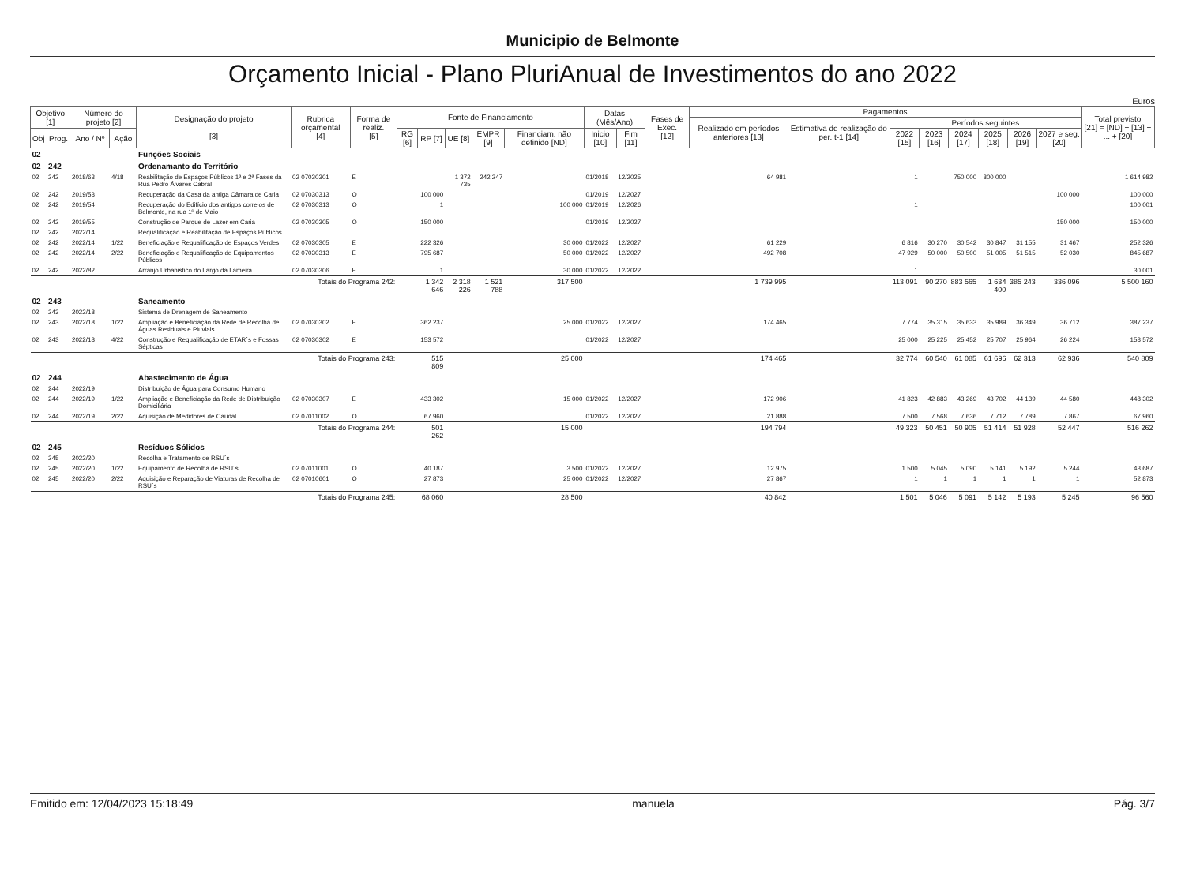Municipio de Belmonte
Orçamento Inicial - Plano PluriAnual de Investimentos do ano 2022
Euros
| Objetivo [1] | | Número do projeto [2] | | Designação do projeto [3] | Rubrica orçamental [4] | Forma de realiz. [5] | Fonte de Financiamento | | | | | Datas (Mês/Ano) | | Fases de Exec. [12] | Pagamentos | | | | | | | | Total previsto [21] = [ND] + [13] + ... + [20] |
| --- | --- | --- | --- | --- | --- | --- | --- | --- | --- | --- | --- | --- | --- | --- | --- | --- | --- | --- | --- | --- | --- | --- | --- |
| | | | | | | | | | | | | | | | Realizado em períodos anteriores [13] | Estimativa de realização do per. t-1 [14] | Períodos seguintes | | | | | | |
| | | | | | | | RG [6] | RP [7] | UE [8] | EMPR [9] | Financiam. não definido [ND] | Inicio [10] | Fim [11] | | | | 2022 [15] | 2023 [16] | 2024 [17] | 2025 [18] | 2026 [19] | 2027 e seg. [20] | |
| Obj | Prog. | Ano / Nº | Ação | | | | | | | | | | | | | | | | | | | | |
| 02 | | | | Funções Sociais | | | | | | | | | | | | | | | | | | | |
| 02 | 242 | | | Ordenamanto do Território | | | | | | | | | | | | | | | | | | | |
| 02 | 242 | 2018/63 | 4/18 | Reabilitação de Espaços Públicos 1ª e 2ª Fases da Rua Pedro Álvares Cabral | 02 07030301 | E | | | 1 372 735 | 242 247 | | 01/2018 | 12/2025 | | 64 981 | | 1 | | 750 000 | 800 000 | | | 1 614 982 |
| 02 | 242 | 2019/53 | | Recuperação da Casa da antiga Câmara de Caria | 02 07030313 | O | | 100 000 | | | | 01/2019 | 12/2027 | | | | | | | | | 100 000 | 100 000 |
| 02 | 242 | 2019/54 | | Recuperação do Edifício dos antigos correios de Belmonte, na rua 1º de Maio | 02 07030313 | O | | 1 | | | 100 000 | 01/2019 | 12/2026 | | | | 1 | | | | | | 100 001 |
| 02 | 242 | 2019/55 | | Construção de Parque de Lazer em Caria | 02 07030305 | O | | 150 000 | | | | 01/2019 | 12/2027 | | | | | | | | | 150 000 | 150 000 |
| 02 | 242 | 2022/14 | | Requalificação e Reabilitação de Espaços Públicos | | | | | | | | | | | | | | | | | | | |
| 02 | 242 | 2022/14 | 1/22 | Beneficiação e Requalificação de Espaços Verdes | 02 07030305 | E | | 222 326 | | | 30 000 | 01/2022 | 12/2027 | | 61 229 | | 6 816 | 30 270 | 30 542 | 30 847 | 31 155 | 31 467 | 252 326 |
| 02 | 242 | 2022/14 | 2/22 | Beneficiação e Requalificação de Equipamentos Públicos | 02 07030313 | E | | 795 687 | | | 50 000 | 01/2022 | 12/2027 | | 492 708 | | 47 929 | 50 000 | 50 500 | 51 005 | 51 515 | 52 030 | 845 687 |
| 02 | 242 | 2022/82 | | Arranjo Urbanistico do Largo da Lameira | 02 07030306 | E | | 1 | | | 30 000 | 01/2022 | 12/2022 | | | | 1 | | | | | | 30 001 |
| | | | | Totais do Programa 242: | | | | 1 342 646 | 2 318 226 | 1 521 788 | 317 500 | | | | 1 739 995 | | 113 091 | 90 270 | 883 565 | 1 634 400 | 385 243 | 336 096 | 5 500 160 |
| 02 | 243 | | | Saneamento | | | | | | | | | | | | | | | | | | | |
| 02 | 243 | 2022/18 | | Sistema de Drenagem de Saneamento | | | | | | | | | | | | | | | | | | | |
| 02 | 243 | 2022/18 | 1/22 | Ampliação e Beneficiação da Rede de Recolha de Águas Residuais e Pluviais | 02 07030302 | E | | 362 237 | | | 25 000 | 01/2022 | 12/2027 | | 174 465 | | 7 774 | 35 315 | 35 633 | 35 989 | 36 349 | 36 712 | 387 237 |
| 02 | 243 | 2022/18 | 4/22 | Construção e Requalificação de ETAR´s e Fossas Sépticas | 02 07030302 | E | | 153 572 | | | | 01/2022 | 12/2027 | | | | 25 000 | 25 225 | 25 452 | 25 707 | 25 964 | 26 224 | 153 572 |
| | | | | Totais do Programa 243: | | | | 515 809 | | | 25 000 | | | | 174 465 | | 32 774 | 60 540 | 61 085 | 61 696 | 62 313 | 62 936 | 540 809 |
| 02 | 244 | | | Abastecimento de Água | | | | | | | | | | | | | | | | | | | |
| 02 | 244 | 2022/19 | | Distribuição de Água para Consumo Humano | | | | | | | | | | | | | | | | | | | |
| 02 | 244 | 2022/19 | 1/22 | Ampliação e Beneficiação da Rede de Distribuição Domiciliária | 02 07030307 | E | | 433 302 | | | 15 000 | 01/2022 | 12/2027 | | 172 906 | | 41 823 | 42 883 | 43 269 | 43 702 | 44 139 | 44 580 | 448 302 |
| 02 | 244 | 2022/19 | 2/22 | Aquisição de Medidores de Caudal | 02 07011002 | O | | 67 960 | | | | 01/2022 | 12/2027 | | 21 888 | | 7 500 | 7 568 | 7 636 | 7 712 | 7 789 | 7 867 | 67 960 |
| | | | | Totais do Programa 244: | | | | 501 262 | | | 15 000 | | | | 194 794 | | 49 323 | 50 451 | 50 905 | 51 414 | 51 928 | 52 447 | 516 262 |
| 02 | 245 | | | Resíduos Sólidos | | | | | | | | | | | | | | | | | | | |
| 02 | 245 | 2022/20 | | Recolha e Tratamento de RSU´s | | | | | | | | | | | | | | | | | | | |
| 02 | 245 | 2022/20 | 1/22 | Equipamento de Recolha de RSU´s | 02 07011001 | O | | 40 187 | | | 3 500 | 01/2022 | 12/2027 | | 12 975 | | 1 500 | 5 045 | 5 090 | 5 141 | 5 192 | 5 244 | 43 687 |
| 02 | 245 | 2022/20 | 2/22 | Aquisição e Reparação de Viaturas de Recolha de RSU´s | 02 07010601 | O | | 27 873 | | | 25 000 | 01/2022 | 12/2027 | | 27 867 | | 1 | 1 | 1 | 1 | 1 | 1 | 52 873 |
| | | | | Totais do Programa 245: | | | | 68 060 | | | 28 500 | | | | 40 842 | | 1 501 | 5 046 | 5 091 | 5 142 | 5 193 | 5 245 | 96 560 |
Emitido em: 12/04/2023 15:18:49 manuela Pág. 3/7